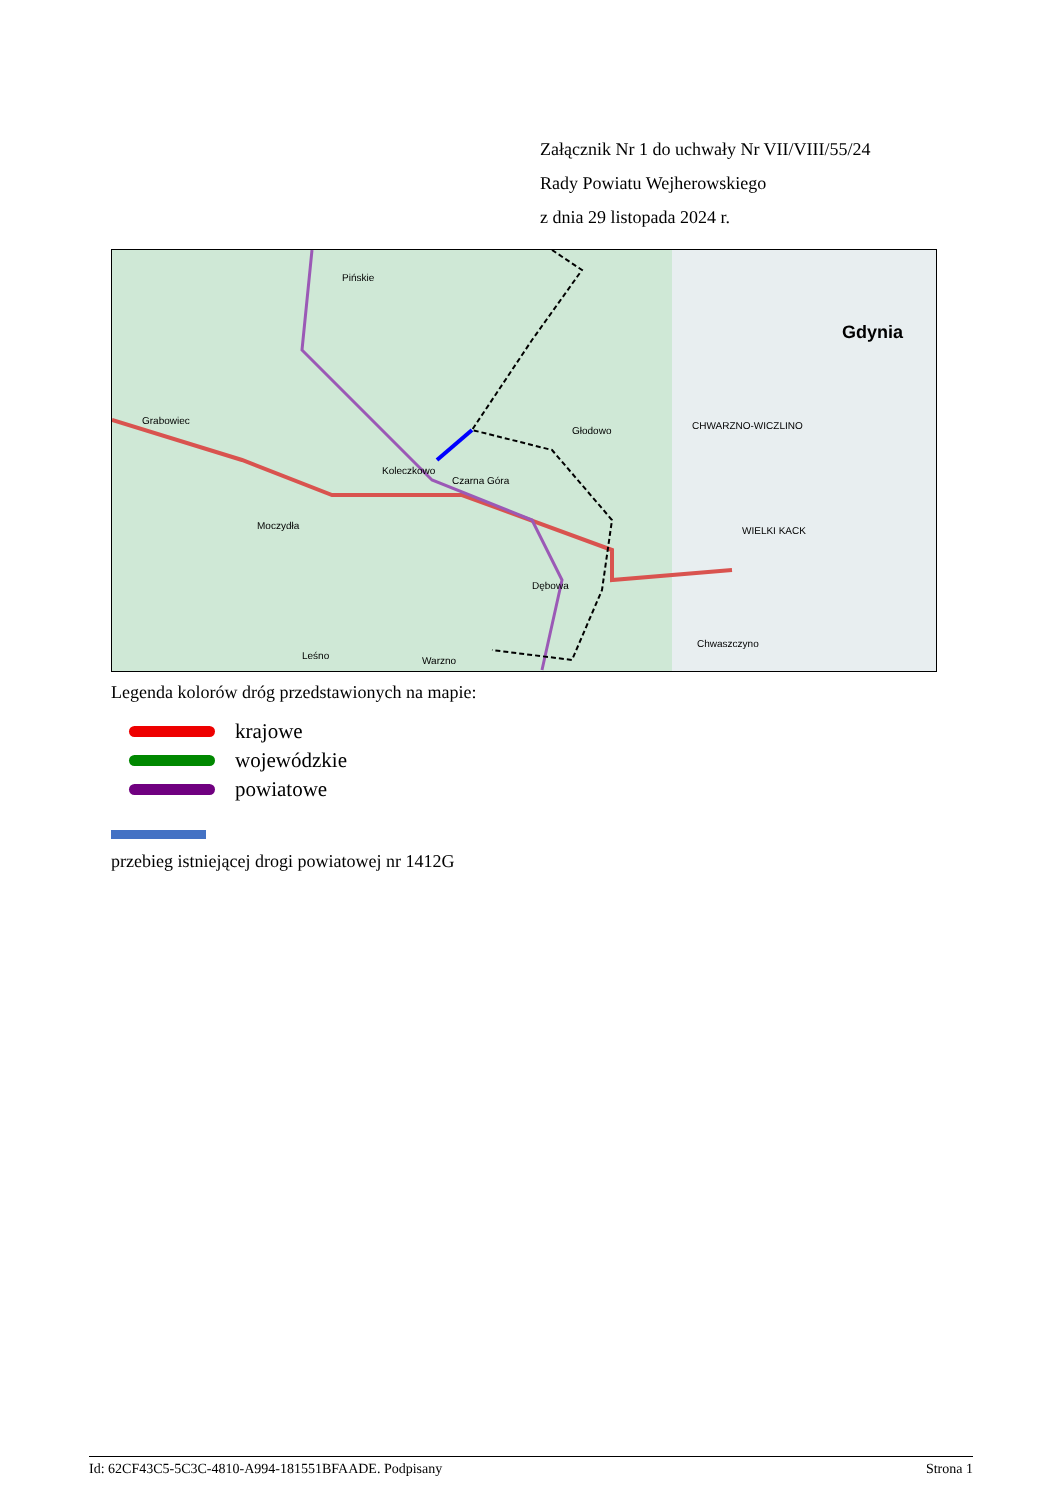Załącznik Nr 1 do uchwały Nr VII/VIII/55/24
Rady Powiatu Wejherowskiego
z dnia 29 listopada 2024 r.
Pińskie
Grabowiec
Koleczkowo
Czarna Góra
Głodowo CHWARZNO-WICZLINO
Gdynia
Moczydła
Dębowa
Chwaszczyno
WIELKI KACK
Leśno Warzno
Legenda kolorów dróg przedstawionych na mapie:
krajowe
wojewódzkie
powiatowe
przebieg istniejącej drogi powiatowej nr 1412G
Id: 62CF43C5-5C3C-4810-A994-181551BFAADE. Podpisany Strona 1